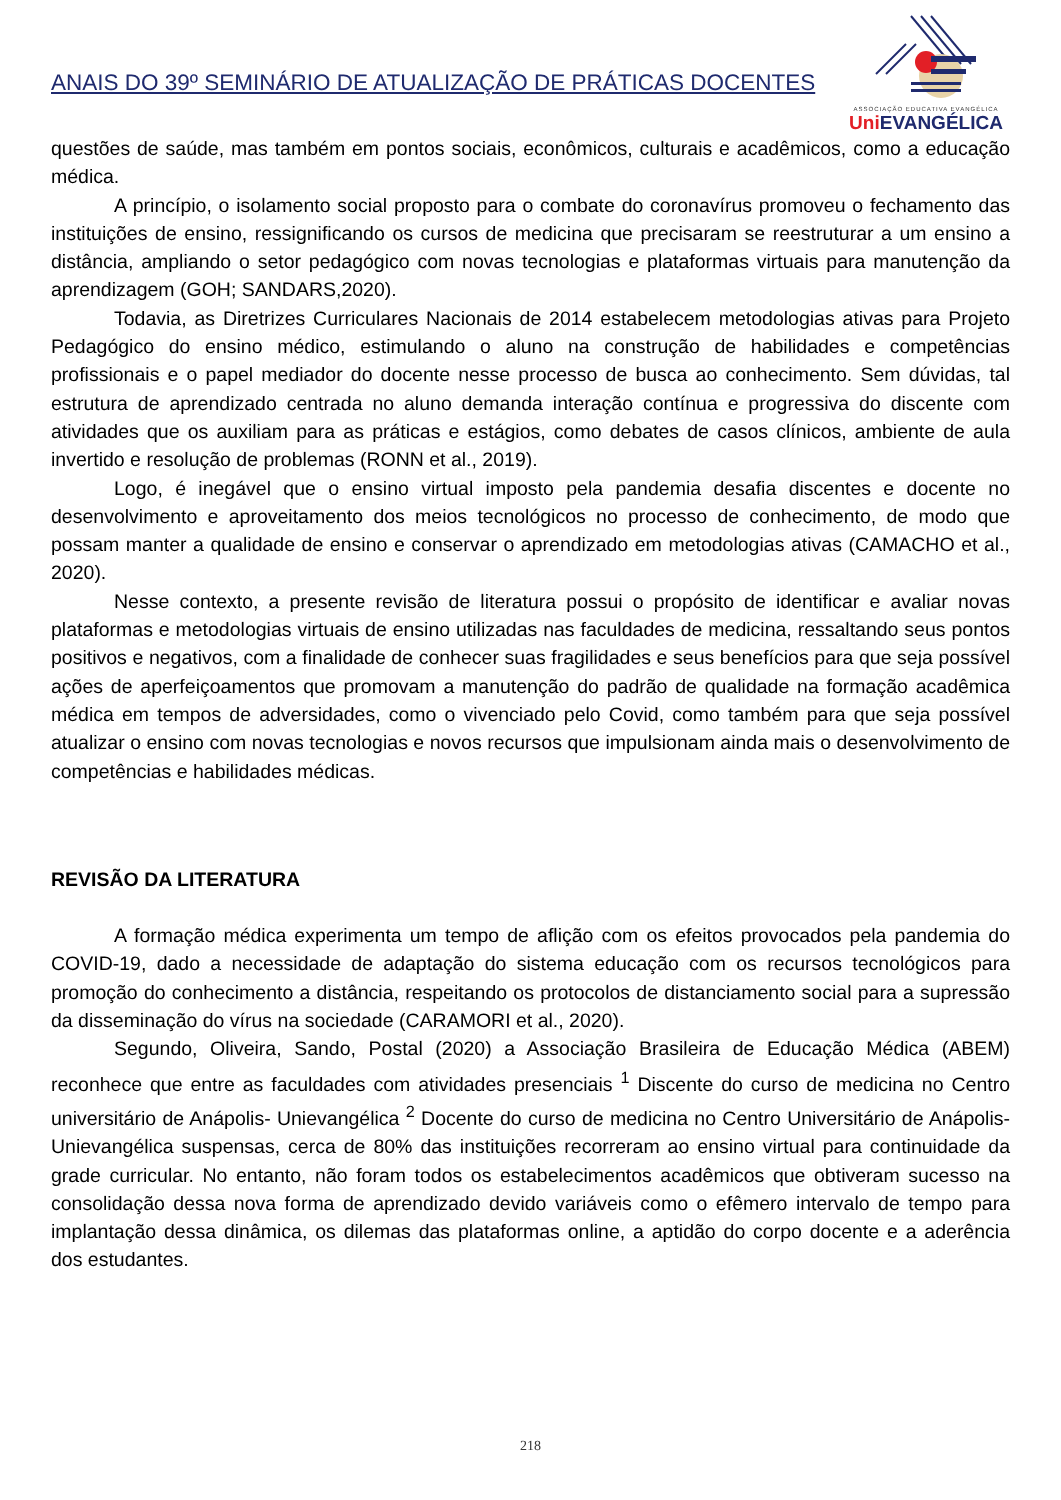ANAIS DO 39º SEMINÁRIO DE ATUALIZAÇÃO DE PRÁTICAS DOCENTES
ASSOCIAÇÃO EDUCATIVA EVANGÉLICA
Uni EVANGÉLICA
questões de saúde, mas também em pontos sociais, econômicos, culturais e acadêmicos, como a educação médica.
A princípio, o isolamento social proposto para o combate do coronavírus promoveu o fechamento das instituições de ensino, ressignificando os cursos de medicina que precisaram se reestruturar a um ensino a distância, ampliando o setor pedagógico com novas tecnologias e plataformas virtuais para manutenção da aprendizagem (GOH; SANDARS,2020).
Todavia, as Diretrizes Curriculares Nacionais de 2014 estabelecem metodologias ativas para Projeto Pedagógico do ensino médico, estimulando o aluno na construção de habilidades e competências profissionais e o papel mediador do docente nesse processo de busca ao conhecimento. Sem dúvidas, tal estrutura de aprendizado centrada no aluno demanda interação contínua e progressiva do discente com atividades que os auxiliam para as práticas e estágios, como debates de casos clínicos, ambiente de aula invertido e resolução de problemas (RONN et al., 2019).
Logo, é inegável que o ensino virtual imposto pela pandemia desafia discentes e docente no desenvolvimento e aproveitamento dos meios tecnológicos no processo de conhecimento, de modo que possam manter a qualidade de ensino e conservar o aprendizado em metodologias ativas (CAMACHO et al., 2020).
Nesse contexto, a presente revisão de literatura possui o propósito de identificar e avaliar novas plataformas e metodologias virtuais de ensino utilizadas nas faculdades de medicina, ressaltando seus pontos positivos e negativos, com a finalidade de conhecer suas fragilidades e seus benefícios para que seja possível ações de aperfeiçoamentos que promovam a manutenção do padrão de qualidade na formação acadêmica médica em tempos de adversidades, como o vivenciado pelo Covid, como também para que seja possível atualizar o ensino com novas tecnologias e novos recursos que impulsionam ainda mais o desenvolvimento de competências e habilidades médicas.
REVISÃO DA LITERATURA
A formação médica experimenta um tempo de aflição com os efeitos provocados pela pandemia do COVID-19, dado a necessidade de adaptação do sistema educação com os recursos tecnológicos para promoção do conhecimento a distância, respeitando os protocolos de distanciamento social para a supressão da disseminação do vírus na sociedade (CARAMORI et al., 2020).
Segundo, Oliveira, Sando, Postal (2020) a Associação Brasileira de Educação Médica (ABEM) reconhece que entre as faculdades com atividades presenciais <sup>1</sup> Discente do curso de medicina no Centro universitário de Anápolis- Unievangélica <sup>2</sup> Docente do curso de medicina no Centro Universitário de Anápolis- Unievangélica suspensas, cerca de 80% das instituições recorreram ao ensino virtual para continuidade da grade curricular. No entanto, não foram todos os estabelecimentos acadêmicos que obtiveram sucesso na consolidação dessa nova forma de aprendizado devido variáveis como o efêmero intervalo de tempo para implantação dessa dinâmica, os dilemas das plataformas online, a aptidão do corpo docente e a aderência dos estudantes.
218